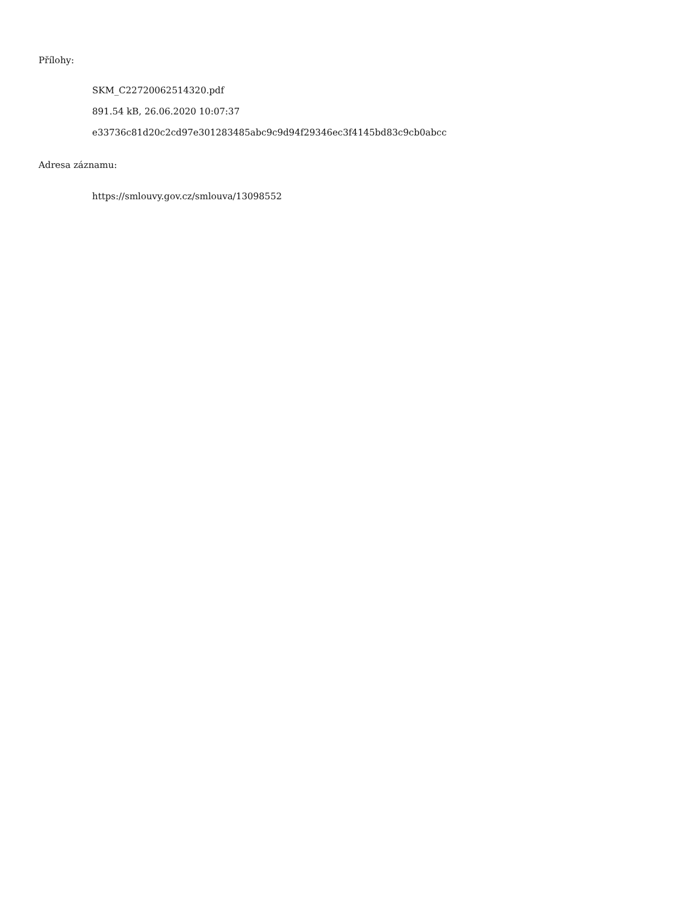Přílohy:
SKM_C22720062514320.pdf
891.54 kB, 26.06.2020 10:07:37
e33736c81d20c2cd97e301283485abc9c9d94f29346ec3f4145bd83c9cb0abcc
Adresa záznamu:
https://smlouvy.gov.cz/smlouva/13098552